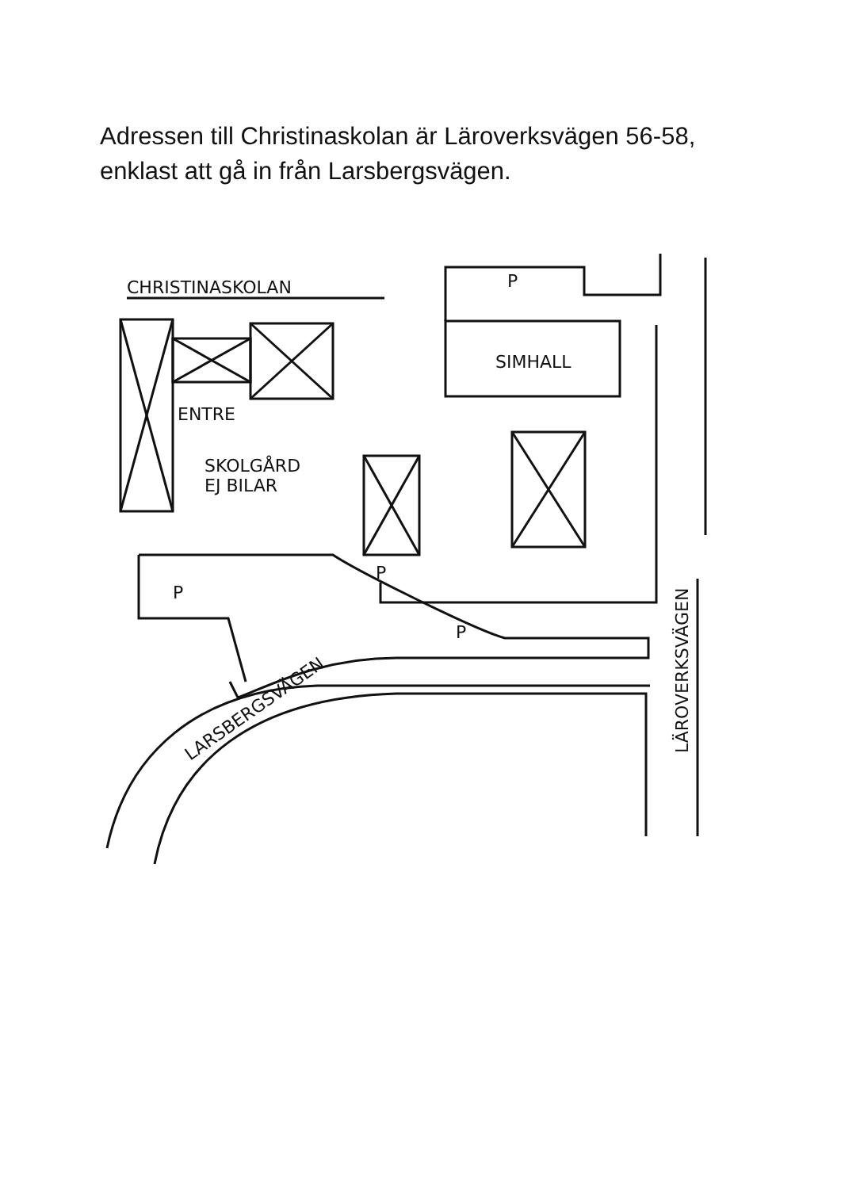Adressen till Christinaskolan är Läroverksvägen 56-58,
enklast att gå in från Larsbergsvägen.
CHRISTINASKOLAN
SIMHALL
ENTRE
SKOLGÅRD
EJ BILAR
P
P
P
P
LARSBERGSVÄGEN
LÄROVERKSVÄGEN